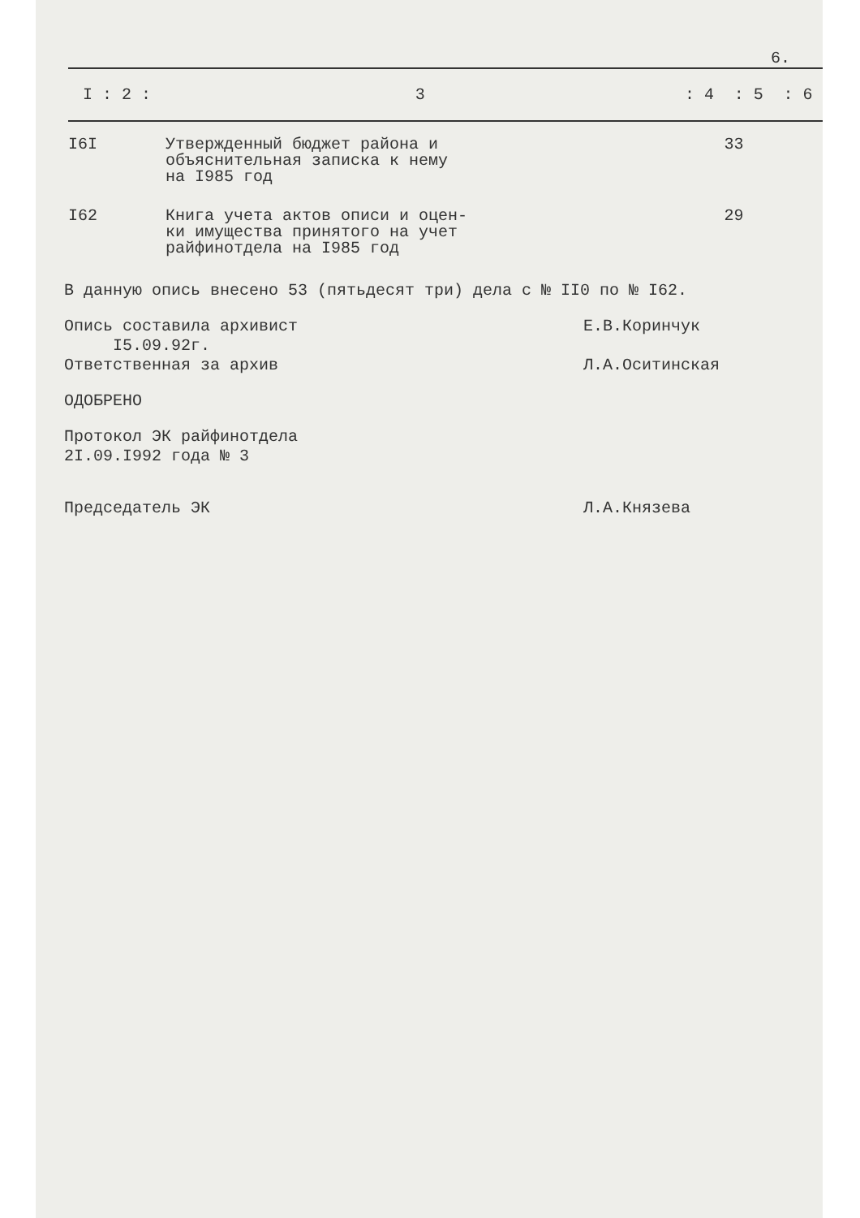6.
| I : 2 : | 3 | : 4 | : 5 | : 6 |
| --- | --- | --- | --- | --- |
| I6I | Утвержденный бюджет района и объяснительная записка к нему на I985 год | | 33 | |
| I62 | Книга учета актов описи и оцен- ки имущества принятого на учет райфинотдела на I985 год | | 29 | |
В данную опись внесено 53 (пятьдесят три) дела с № II0 по № I62.
Опись составила архивист
I5.09.92г.
Е.В.Коринчук
Ответственная за архив Л.А.Оситинская
ОДОБРЕНО
Протокол ЭК райфинотдела
2I.09.I992 года № 3
Председатель ЭК Л.А.Князева